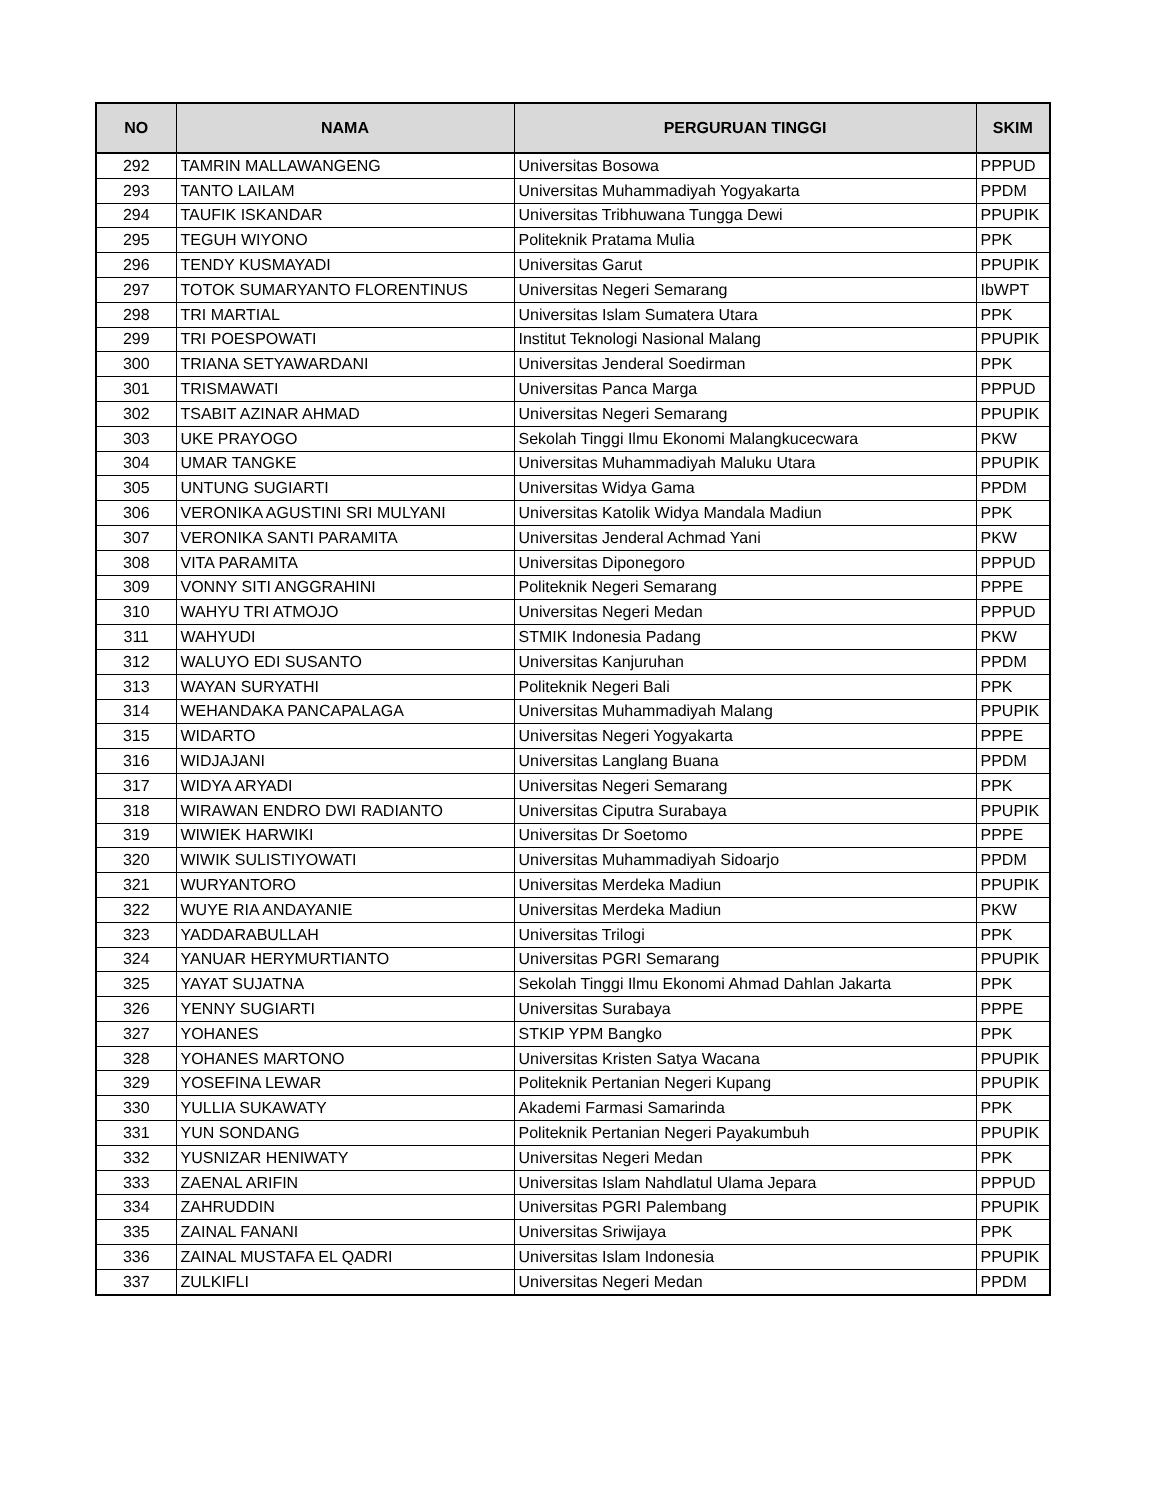| NO | NAMA | PERGURUAN TINGGI | SKIM |
| --- | --- | --- | --- |
| 292 | TAMRIN MALLAWANGENG | Universitas Bosowa | PPPUD |
| 293 | TANTO LAILAM | Universitas Muhammadiyah Yogyakarta | PPDM |
| 294 | TAUFIK ISKANDAR | Universitas Tribhuwana Tungga Dewi | PPUPIK |
| 295 | TEGUH WIYONO | Politeknik Pratama Mulia | PPK |
| 296 | TENDY KUSMAYADI | Universitas Garut | PPUPIK |
| 297 | TOTOK SUMARYANTO FLORENTINUS | Universitas Negeri Semarang | IbWPT |
| 298 | TRI MARTIAL | Universitas Islam Sumatera Utara | PPK |
| 299 | TRI POESPOWATI | Institut Teknologi Nasional Malang | PPUPIK |
| 300 | TRIANA SETYAWARDANI | Universitas Jenderal Soedirman | PPK |
| 301 | TRISMAWATI | Universitas Panca Marga | PPPUD |
| 302 | TSABIT AZINAR AHMAD | Universitas Negeri Semarang | PPUPIK |
| 303 | UKE PRAYOGO | Sekolah Tinggi Ilmu Ekonomi Malangkucecwara | PKW |
| 304 | UMAR TANGKE | Universitas Muhammadiyah Maluku Utara | PPUPIK |
| 305 | UNTUNG SUGIARTI | Universitas Widya Gama | PPDM |
| 306 | VERONIKA AGUSTINI SRI MULYANI | Universitas Katolik Widya Mandala Madiun | PPK |
| 307 | VERONIKA SANTI PARAMITA | Universitas Jenderal Achmad Yani | PKW |
| 308 | VITA PARAMITA | Universitas Diponegoro | PPPUD |
| 309 | VONNY SITI ANGGRAHINI | Politeknik Negeri Semarang | PPPE |
| 310 | WAHYU TRI ATMOJO | Universitas Negeri Medan | PPPUD |
| 311 | WAHYUDI | STMIK Indonesia Padang | PKW |
| 312 | WALUYO EDI SUSANTO | Universitas Kanjuruhan | PPDM |
| 313 | WAYAN SURYATHI | Politeknik Negeri Bali | PPK |
| 314 | WEHANDAKA PANCAPALAGA | Universitas Muhammadiyah Malang | PPUPIK |
| 315 | WIDARTO | Universitas Negeri Yogyakarta | PPPE |
| 316 | WIDJAJANI | Universitas Langlang Buana | PPDM |
| 317 | WIDYA ARYADI | Universitas Negeri Semarang | PPK |
| 318 | WIRAWAN ENDRO DWI RADIANTO | Universitas Ciputra Surabaya | PPUPIK |
| 319 | WIWIEK HARWIKI | Universitas Dr Soetomo | PPPE |
| 320 | WIWIK SULISTIYOWATI | Universitas Muhammadiyah Sidoarjo | PPDM |
| 321 | WURYANTORO | Universitas Merdeka Madiun | PPUPIK |
| 322 | WUYE RIA ANDAYANIE | Universitas Merdeka Madiun | PKW |
| 323 | YADDARABULLAH | Universitas Trilogi | PPK |
| 324 | YANUAR HERYMURTIANTO | Universitas PGRI Semarang | PPUPIK |
| 325 | YAYAT SUJATNA | Sekolah Tinggi Ilmu Ekonomi Ahmad Dahlan Jakarta | PPK |
| 326 | YENNY SUGIARTI | Universitas Surabaya | PPPE |
| 327 | YOHANES | STKIP YPM Bangko | PPK |
| 328 | YOHANES MARTONO | Universitas Kristen Satya Wacana | PPUPIK |
| 329 | YOSEFINA LEWAR | Politeknik Pertanian Negeri Kupang | PPUPIK |
| 330 | YULLIA SUKAWATY | Akademi Farmasi Samarinda | PPK |
| 331 | YUN SONDANG | Politeknik Pertanian Negeri Payakumbuh | PPUPIK |
| 332 | YUSNIZAR HENIWATY | Universitas Negeri Medan | PPK |
| 333 | ZAENAL ARIFIN | Universitas Islam Nahdlatul Ulama Jepara | PPPUD |
| 334 | ZAHRUDDIN | Universitas PGRI Palembang | PPUPIK |
| 335 | ZAINAL FANANI | Universitas Sriwijaya | PPK |
| 336 | ZAINAL MUSTAFA EL QADRI | Universitas Islam Indonesia | PPUPIK |
| 337 | ZULKIFLI | Universitas Negeri Medan | PPDM |